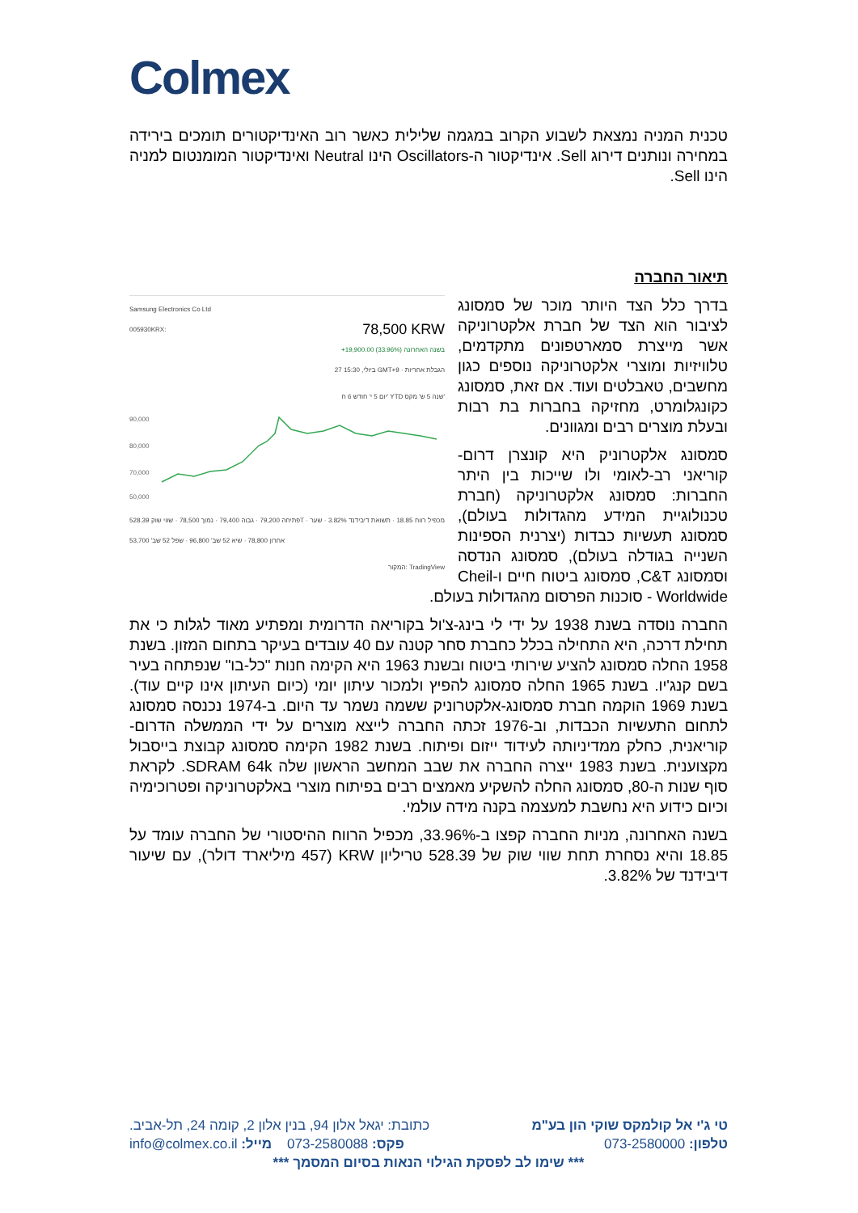Colmex
טכנית המניה נמצאת לשבוע הקרוב במגמה שלילית כאשר רוב האינדיקטורים תומכים בירידה במחירה ונותנים דירוג Sell. אינדיקטור ה-Oscillators הינו Neutral ואינדיקטור המומנטום למניה הינו Sell.
תיאור החברה
Samsung Electronics Co Ltd
005930KRX: 78,500 KRW
+19,900.00 (33.96%) בשנה האחרונה
27 ביולי, 15:30 GMT+9 · הגבלת אחריות
יום 5 י' חודש 6 ח' YTD שנה 5 ש' מקס'
90,000
80,000
70,000
50,000
פתיחה 79,200 · גבוה 79,400 · נמוך 78,500 · שווי שוק 528.39T · מכפיל רווח 18.85 · תשואת דיבידנד 3.82% · שער אחרון 78,800 · שיא 52 שב' 96,800 · שפל 52 שב' 53,700
המקור: TradingView
בדרך כלל הצד היותר מוכר של סמסונג לציבור הוא הצד של חברת אלקטרוניקה אשר מייצרת סמארטפונים מתקדמים, טלוויזיות ומוצרי אלקטרוניקה נוספים כגון מחשבים, טאבלטים ועוד. אם זאת, סמסונג כקונגלומרט, מחזיקה בחברות בת רבות ובעלת מוצרים רבים ומגוונים.
סמסונג אלקטרוניק היא קונצרן דרום-קוריאני רב-לאומי ולו שייכות בין היתר החברות: סמסונג אלקטרוניקה (חברת טכנולוגיית המידע מהגדולות בעולם), סמסונג תעשיות כבדות (יצרנית הספינות השנייה בגודלה בעולם), סמסונג הנדסה וסמסונג C&T, סמסונג ביטוח חיים ו-Cheil Worldwide - סוכנות הפרסום מהגדולות בעולם.
החברה נוסדה בשנת 1938 על ידי לי בינג-צ'ול בקוריאה הדרומית ומפתיע מאוד לגלות כי את תחילת דרכה, היא התחילה בכלל כחברת סחר קטנה עם 40 עובדים בעיקר בתחום המזון. בשנת 1958 החלה סמסונג להציע שירותי ביטוח ובשנת 1963 היא הקימה חנות "כל-בו" שנפתחה בעיר בשם קנג'יו. בשנת 1965 החלה סמסונג להפיץ ולמכור עיתון יומי (כיום העיתון אינו קיים עוד). בשנת 1969 הוקמה חברת סמסונג-אלקטרוניק ששמה נשמר עד היום. ב-1974 נכנסה סמסונג לתחום התעשיות הכבדות, וב-1976 זכתה החברה לייצא מוצרים על ידי הממשלה הדרום-קוריאנית, כחלק ממדיניותה לעידוד ייזום ופיתוח. בשנת 1982 הקימה סמסונג קבוצת בייסבול מקצוענית. בשנת 1983 ייצרה החברה את שבב המחשב הראשון שלה SDRAM 64k. לקראת סוף שנות ה-80, סמסונג החלה להשקיע מאמצים רבים בפיתוח מוצרי באלקטרוניקה ופטרוכימיה וכיום כידוע היא נחשבת למעצמה בקנה מידה עולמי.
בשנה האחרונה, מניות החברה קפצו ב-33.96%, מכפיל הרווח ההיסטורי של החברה עומד על 18.85 והיא נסחרת תחת שווי שוק של 528.39 טריליון KRW (457 מיליארד דולר), עם שיעור דיבידנד של 3.82%.
טי ג'י אל קולמקס שוקי הון בע"מ כתובת: יגאל אלון 94, בנין אלון 2, קומה 24, תל-אביב.
טלפון: 073-2580000 פקס: 073-2580088 מייל: info@colmex.co.il
*** שימו לב לפסקת הגילוי הנאות בסיום המסמך ***